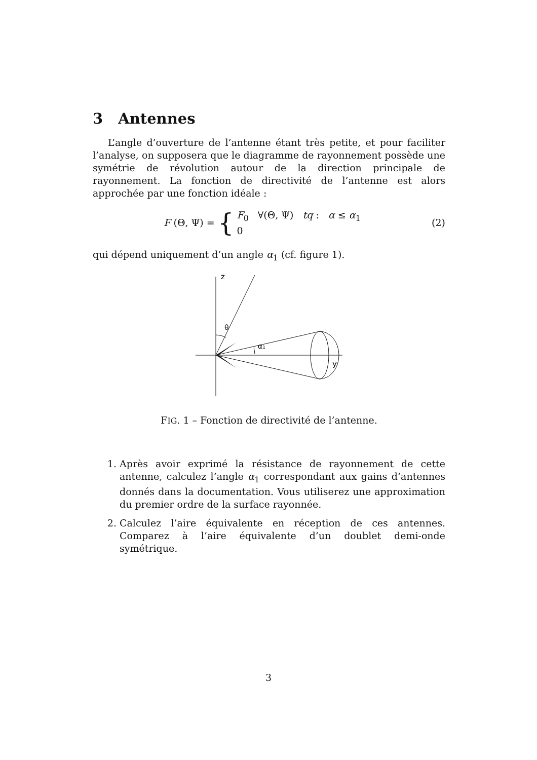3 Antennes
L’angle d’ouverture de l’antenne étant très petite, et pour faciliter l’analyse, on supposera que le diagramme de rayonnement possède une symétrie de révolution autour de la direction principale de rayonnement. La fonction de directivité de l’antenne est alors approchée par une fonction idéale :
F (Θ, Ψ) = { F<sub>0</sub> ∀(Θ, Ψ) tq : α ≤ α<sub>1</sub>
0
(2)
qui dépend uniquement d’un angle α<sub>1</sub> (cf. figure 1).
z
θ
α₁
y
FIG. 1 – Fonction de directivité de l’antenne.
1. Après avoir exprimé la résistance de rayonnement de cette antenne, calculez l’angle α<sub>1</sub> correspondant aux gains d’antennes donnés dans la documentation. Vous utiliserez une approximation du premier ordre de la surface rayonnée.
2. Calculez l’aire équivalente en réception de ces antennes. Comparez à l’aire équivalente d’un doublet demi-onde symétrique.
3